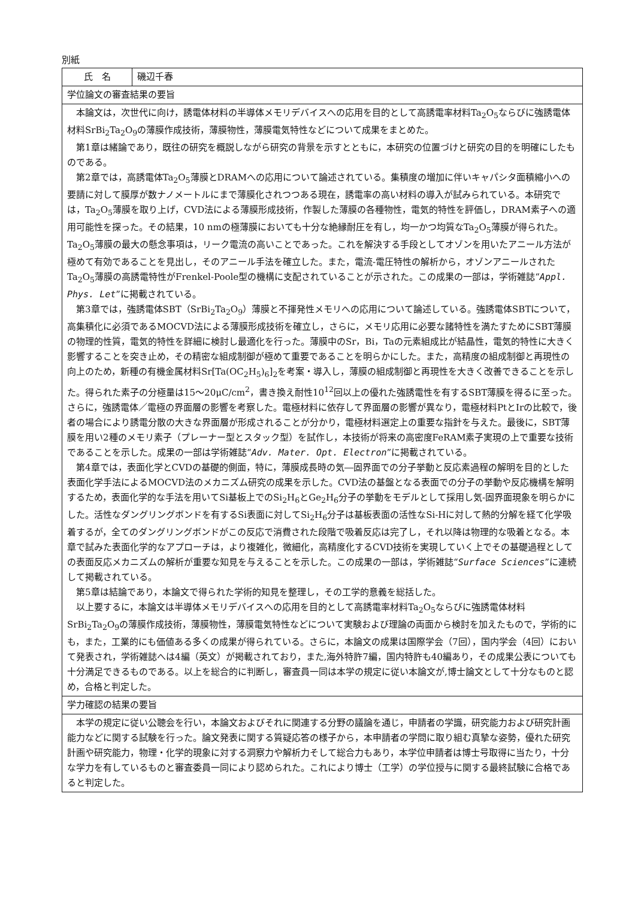別紙
| 氏 名 | 磯辺千春 |
| 学位論文の審査結果の要旨 | |
| 本論文は，次世代に向け，誘電体材料の半導体メモリデバイスへの応用を目的として高誘電率材料Ta<sub>2</sub>O<sub>5</sub>ならびに強誘電体材料SrBi<sub>2</sub>Ta<sub>2</sub>O<sub>9</sub>の薄膜作成技術，薄膜物性，薄膜電気特性などについて成果をまとめた。 第1章は緒論であり，既往の研究を概説しながら研究の背景を示すとともに，本研究の位置づけと研究の目的を明確にしたものである。 第2章では，高誘電体Ta<sub>2</sub>O<sub>5</sub>薄膜とDRAMへの応用について論述されている。集積度の増加に伴いキャパシタ面積縮小への要請に対して膜厚が数ナノメートルにまで薄膜化されつつある現在，誘電率の高い材料の導入が試みられている。本研究では，Ta<sub>2</sub>O<sub>5</sub>薄膜を取り上げ，CVD法による薄膜形成技術，作製した薄膜の各種物性，電気的特性を評価し，DRAM素子への適用可能性を探った。その結果，10 nmの極薄膜においても十分な絶縁耐圧を有し，均一かつ均質なTa<sub>2</sub>O<sub>5</sub>薄膜が得られた。Ta<sub>2</sub>O<sub>5</sub>薄膜の最大の懸念事項は，リーク電流の高いことであった。これを解決する手段としてオゾンを用いたアニール方法が極めて有効であることを見出し，そのアニール手法を確立した。また，電流-電圧特性の解析から，オゾンアニールされたTa<sub>2</sub>O<sub>5</sub>薄膜の高誘電特性がFrenkel-Poole型の機構に支配されていることが示された。この成果の一部は，学術雑誌“ Appl. Phys. Let ”に掲載されている。 第3章では，強誘電体SBT（SrBi<sub>2</sub>Ta<sub>2</sub>O<sub>9</sub>）薄膜と不揮発性メモリへの応用について論述している。強誘電体SBTについて，高集積化に必須であるMOCVD法による薄膜形成技術を確立し，さらに，メモリ応用に必要な諸特性を満たすためにSBT薄膜の物理的性質，電気的特性を詳細に検討し最適化を行った。薄膜中のSr，Bi，Taの元素組成比が結晶性，電気的特性に大きく影響することを突き止め，その精密な組成制御が極めて重要であることを明らかにした。また，高精度の組成制御と再現性の向上のため，新種の有機金属材料Sr[Ta(OC<sub>2</sub>H<sub>5</sub>)<sub>6</sub>]<sub>2</sub>を考案・導入し，薄膜の組成制御と再現性を大きく改善できることを示した。得られた素子の分極量は15～20μC/cm<sup>2</sup>，書き換え耐性10<sup>12</sup>回以上の優れた強誘電性を有するSBT薄膜を得るに至った。さらに，強誘電体／電極の界面層の影響を考察した。電極材料に依存して界面層の影響が異なり，電極材料PtとIrの比較で，後者の場合により誘電分散の大きな界面層が形成されることが分かり，電極材料選定上の重要な指針を与えた。最後に，SBT薄膜を用い2種のメモリ素子（プレーナー型とスタック型）を試作し，本技術が将来の高密度FeRAM素子実現の上で重要な技術であることを示した。成果の一部は学術雑誌“ Adv. Mater. Opt. Electron ”に掲載されている。 第4章では，表面化学とCVDの基礎的側面，特に，薄膜成長時の気―固界面での分子挙動と反応素過程の解明を目的とした表面化学手法によるMOCVD法のメカニズム研究の成果を示した。CVD法の基盤となる表面での分子の挙動や反応機構を解明するため，表面化学的な手法を用いてSi基板上でのSi<sub>2</sub>H<sub>6</sub>とGe<sub>2</sub>H<sub>6</sub>分子の挙動をモデルとして採用し気-固界面現象を明らかにした。活性なダングリングボンドを有するSi表面に対してSi<sub>2</sub>H<sub>6</sub>分子は基板表面の活性なSi-Hに対して熱的分解を経て化学吸着するが，全てのダングリングボンドがこの反応で消費された段階で吸着反応は完了し，それ以降は物理的な吸着となる。本章で試みた表面化学的なアプローチは，より複雑化，微細化，高精度化するCVD技術を実現していく上でその基礎過程としての表面反応メカニズムの解析が重要な知見を与えることを示した。この成果の一部は，学術雑誌“ Surface Sciences ”に連続して掲載されている。 第5章は結論であり，本論文で得られた学術的知見を整理し，その工学的意義を総括した。 以上要するに，本論文は半導体メモリデバイスへの応用を目的として高誘電率材料Ta<sub>2</sub>O<sub>5</sub>ならびに強誘電体材料SrBi<sub>2</sub>Ta<sub>2</sub>O<sub>9</sub>の薄膜作成技術，薄膜物性，薄膜電気特性などについて実験および理論の両面から検討を加えたもので，学術的にも，また，工業的にも価値ある多くの成果が得られている。さらに，本論文の成果は国際学会（7回），国内学会（4回）において発表され，学術雑誌へは4編（英文）が掲載されており，また,海外特許7編，国内特許も40編あり，その成果公表についても十分満足できるものである。以上を総合的に判断し，審査員一同は本学の規定に従い本論文が,博士論文として十分なものと認め，合格と判定した。 | |
| 学力確認の結果の要旨 | |
| 本学の規定に従い公聴会を行い，本論文およびそれに関連する分野の議論を通じ，申請者の学識，研究能力および研究計画能力などに関する試験を行った。論文発表に関する質疑応答の様子から，本申請者の学問に取り組む真摯な姿勢，優れた研究計画や研究能力，物理・化学的現象に対する洞察力や解析力そして総合力もあり，本学位申請者は博士号取得に当たり，十分な学力を有しているものと審査委員一同により認められた。これにより博士（工学）の学位授与に関する最終試験に合格であると判定した。 | |